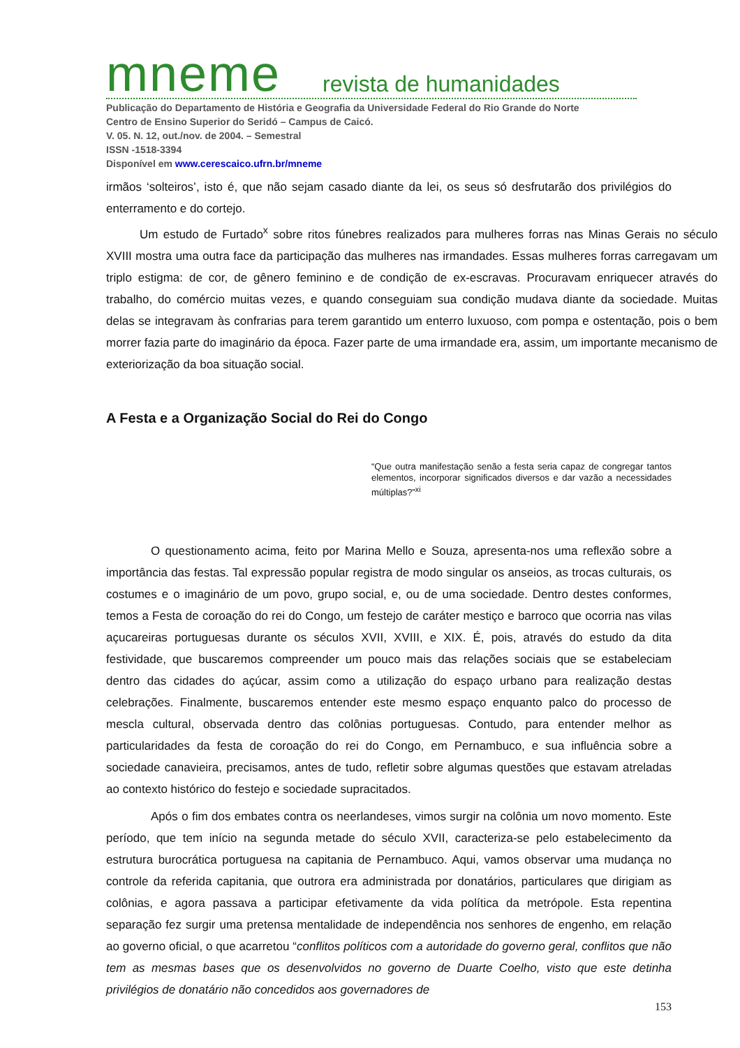mneme revista de humanidades
Publicação do Departamento de História e Geografia da Universidade Federal do Rio Grande do Norte
Centro de Ensino Superior do Seridó – Campus de Caicó.
V. 05. N. 12, out./nov. de 2004. – Semestral
ISSN -1518-3394
Disponível em www.cerescaico.ufrn.br/mneme
irmãos ‘solteiros’, isto é, que não sejam casado diante da lei, os seus só desfrutarão dos privilégios do enterramento e do cortejo.
Um estudo de Furtado<sup>x</sup> sobre ritos fúnebres realizados para mulheres forras nas Minas Gerais no século XVIII mostra uma outra face da participação das mulheres nas irmandades. Essas mulheres forras carregavam um triplo estigma: de cor, de gênero feminino e de condição de ex-escravas. Procuravam enriquecer através do trabalho, do comércio muitas vezes, e quando conseguiam sua condição mudava diante da sociedade. Muitas delas se integravam às confrarias para terem garantido um enterro luxuoso, com pompa e ostentação, pois o bem morrer fazia parte do imaginário da época. Fazer parte de uma irmandade era, assim, um importante mecanismo de exteriorização da boa situação social.
A Festa e a Organização Social do Rei do Congo
“Que outra manifestação senão a festa seria capaz de congregar tantos elementos, incorporar significados diversos e dar vazão a necessidades múltiplas?”<sup>xi</sup>
O questionamento acima, feito por Marina Mello e Souza, apresenta-nos uma reflexão sobre a importância das festas. Tal expressão popular registra de modo singular os anseios, as trocas culturais, os costumes e o imaginário de um povo, grupo social, e, ou de uma sociedade. Dentro destes conformes, temos a Festa de coroação do rei do Congo, um festejo de caráter mestiço e barroco que ocorria nas vilas açucareiras portuguesas durante os séculos XVII, XVIII, e XIX. É, pois, através do estudo da dita festividade, que buscaremos compreender um pouco mais das relações sociais que se estabeleciam dentro das cidades do açúcar, assim como a utilização do espaço urbano para realização destas celebrações. Finalmente, buscaremos entender este mesmo espaço enquanto palco do processo de mescla cultural, observada dentro das colônias portuguesas. Contudo, para entender melhor as particularidades da festa de coroação do rei do Congo, em Pernambuco, e sua influência sobre a sociedade canavieira, precisamos, antes de tudo, refletir sobre algumas questões que estavam atreladas ao contexto histórico do festejo e sociedade supracitados.
Após o fim dos embates contra os neerlandeses, vimos surgir na colônia um novo momento. Este período, que tem início na segunda metade do século XVII, caracteriza-se pelo estabelecimento da estrutura burocrática portuguesa na capitania de Pernambuco. Aqui, vamos observar uma mudança no controle da referida capitania, que outrora era administrada por donatários, particulares que dirigiam as colônias, e agora passava a participar efetivamente da vida política da metrópole. Esta repentina separação fez surgir uma pretensa mentalidade de independência nos senhores de engenho, em relação ao governo oficial, o que acarretou “conflitos políticos com a autoridade do governo geral, conflitos que não tem as mesmas bases que os desenvolvidos no governo de Duarte Coelho, visto que este detinha privilégios de donatário não concedidos aos governadores de
153